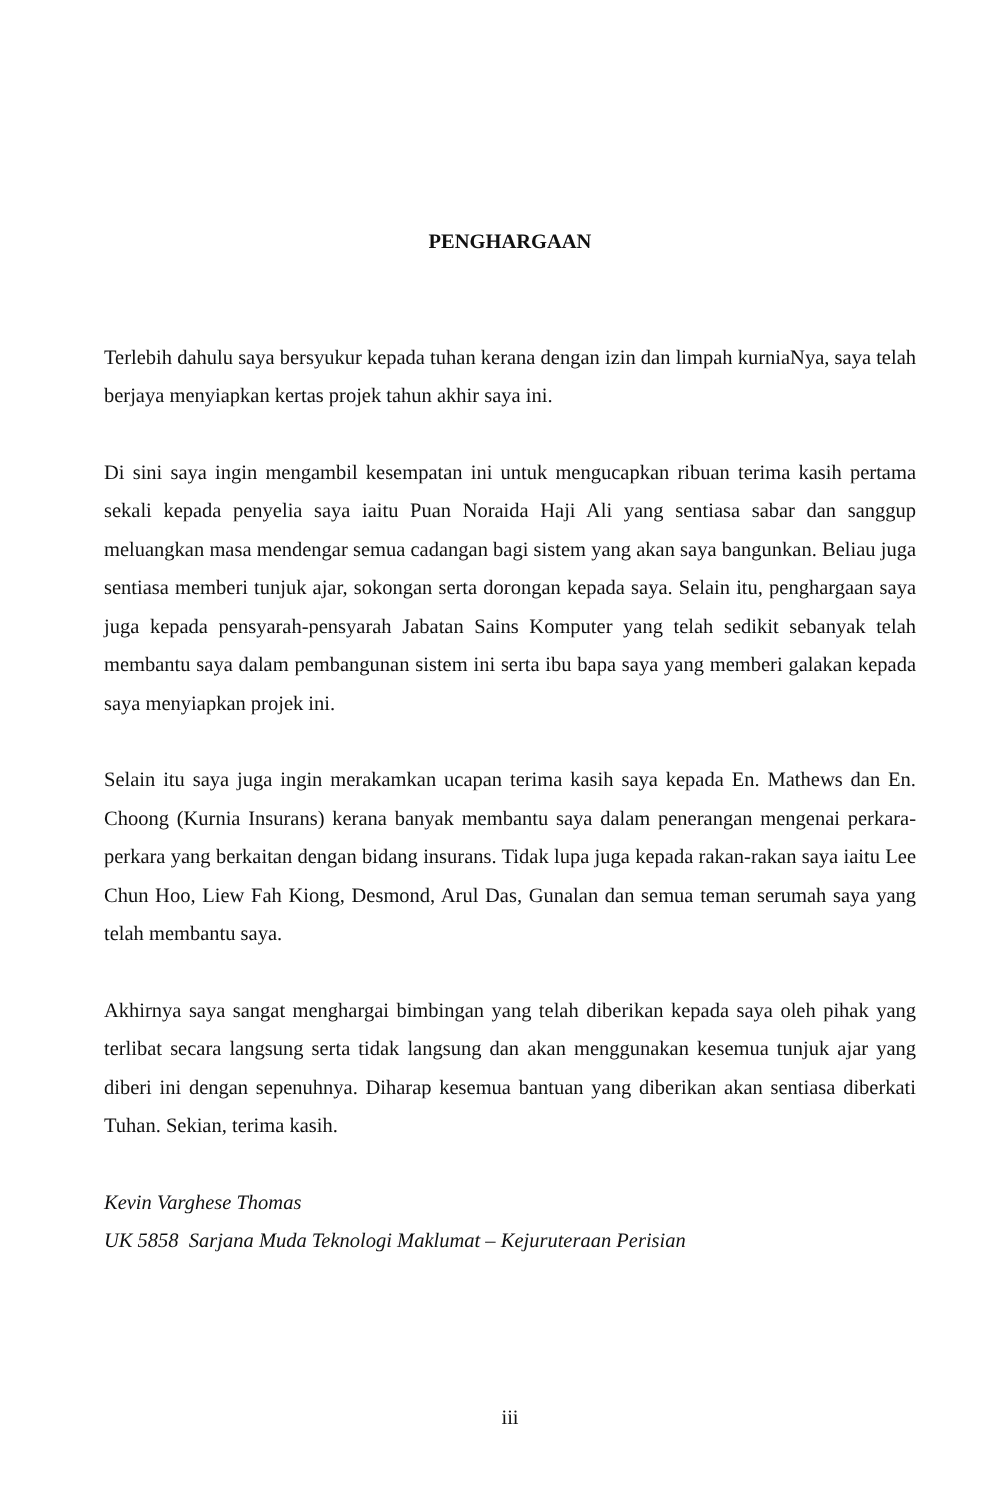PENGHARGAAN
Terlebih dahulu saya bersyukur kepada tuhan kerana dengan izin dan limpah kurniaNya, saya telah berjaya menyiapkan kertas projek tahun akhir saya ini.
Di sini saya ingin mengambil kesempatan ini untuk mengucapkan ribuan terima kasih pertama sekali kepada penyelia saya iaitu Puan Noraida Haji Ali yang sentiasa sabar dan sanggup meluangkan masa mendengar semua cadangan bagi sistem yang akan saya bangunkan. Beliau juga sentiasa memberi tunjuk ajar, sokongan serta dorongan kepada saya. Selain itu, penghargaan saya juga kepada pensyarah-pensyarah Jabatan Sains Komputer yang telah sedikit sebanyak telah membantu saya dalam pembangunan sistem ini serta ibu bapa saya yang memberi galakan kepada saya menyiapkan projek ini.
Selain itu saya juga ingin merakamkan ucapan terima kasih saya kepada En. Mathews dan En. Choong (Kurnia Insurans) kerana banyak membantu saya dalam penerangan mengenai perkara-perkara yang berkaitan dengan bidang insurans. Tidak lupa juga kepada rakan-rakan saya iaitu Lee Chun Hoo, Liew Fah Kiong, Desmond, Arul Das, Gunalan dan semua teman serumah saya yang telah membantu saya.
Akhirnya saya sangat menghargai bimbingan yang telah diberikan kepada saya oleh pihak yang terlibat secara langsung serta tidak langsung dan akan menggunakan kesemua tunjuk ajar yang diberi ini dengan sepenuhnya. Diharap kesemua bantuan yang diberikan akan sentiasa diberkati Tuhan. Sekian, terima kasih.
Kevin Varghese Thomas
UK 5858 Sarjana Muda Teknologi Maklumat – Kejuruteraan Perisian
iii